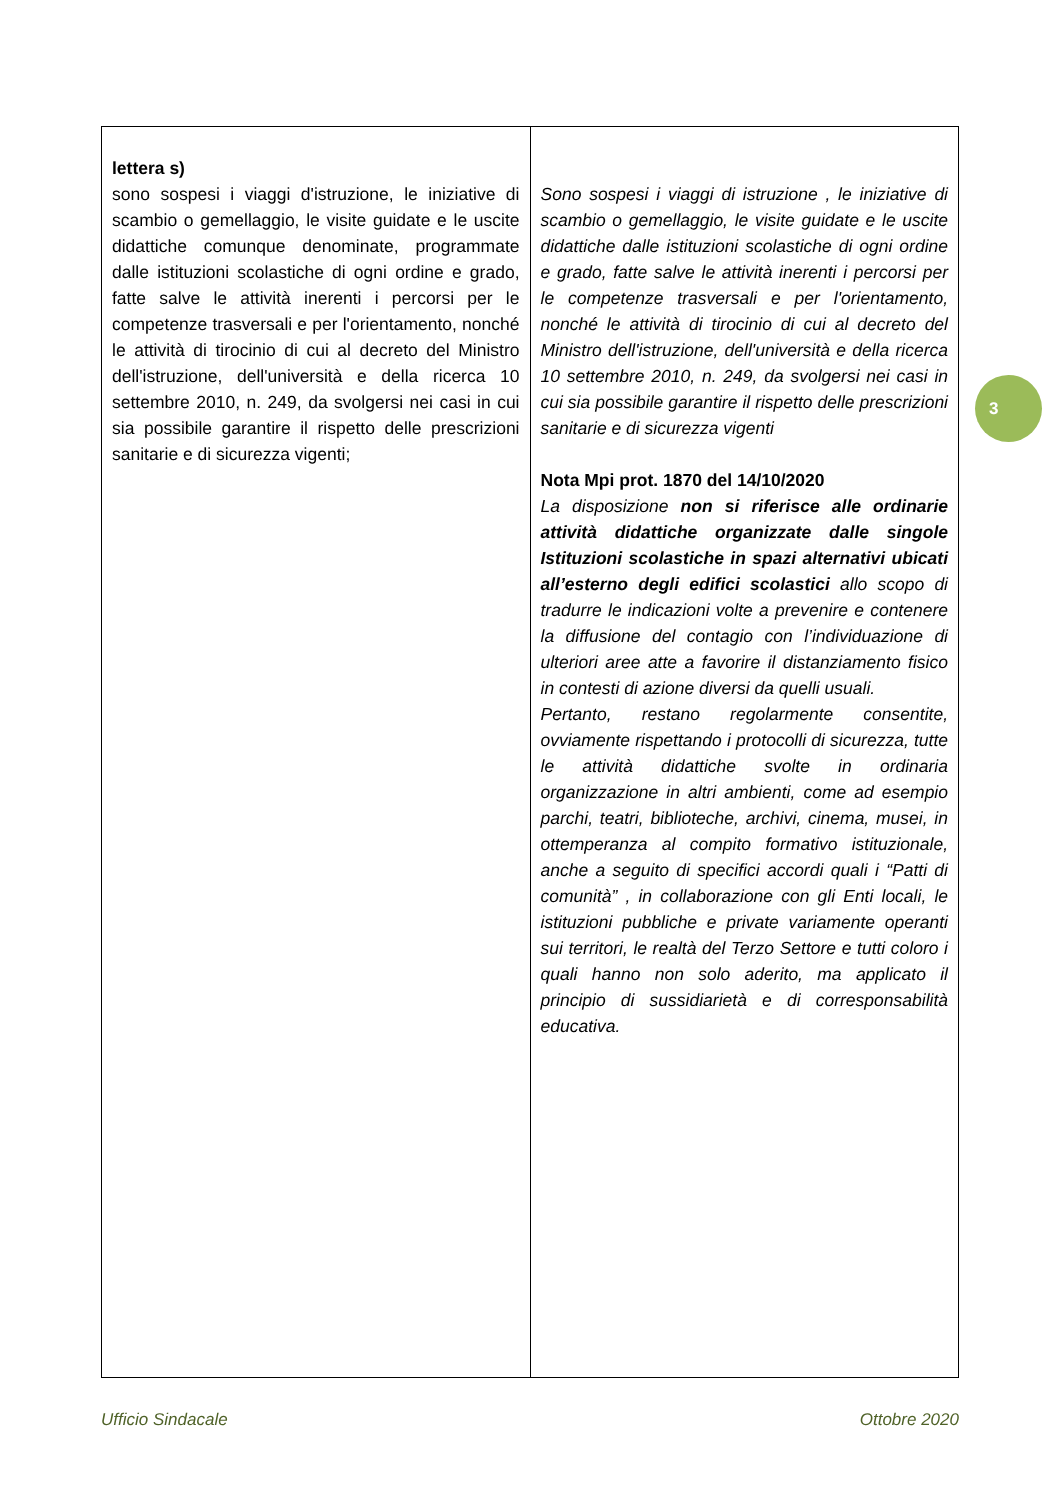| lettera s) sono sospesi i viaggi d'istruzione, le iniziative di scambio o gemellaggio, le visite guidate e le uscite didattiche comunque denominate, programmate dalle istituzioni scolastiche di ogni ordine e grado, fatte salve le attività inerenti i percorsi per le competenze trasversali e per l'orientamento, nonché le attività di tirocinio di cui al decreto del Ministro dell'istruzione, dell'università e della ricerca 10 settembre 2010, n. 249, da svolgersi nei casi in cui sia possibile garantire il rispetto delle prescrizioni sanitarie e di sicurezza vigenti; | Sono sospesi i viaggi di istruzione , le iniziative di scambio o gemellaggio, le visite guidate e le uscite didattiche dalle istituzioni scolastiche di ogni ordine e grado, fatte salve le attività inerenti i percorsi per le competenze trasversali e per l'orientamento, nonché le attività di tirocinio di cui al decreto del Ministro dell'istruzione, dell'università e della ricerca 10 settembre 2010, n. 249, da svolgersi nei casi in cui sia possibile garantire il rispetto delle prescrizioni sanitarie e di sicurezza vigenti Nota Mpi prot. 1870 del 14/10/2020 La disposizione non si riferisce alle ordinarie attività didattiche organizzate dalle singole Istituzioni scolastiche in spazi alternativi ubicati all’esterno degli edifici scolastici allo scopo di tradurre le indicazioni volte a prevenire e contenere la diffusione del contagio con l’individuazione di ulteriori aree atte a favorire il distanziamento fisico in contesti di azione diversi da quelli usuali. Pertanto, restano regolarmente consentite, ovviamente rispettando i protocolli di sicurezza, tutte le attività didattiche svolte in ordinaria organizzazione in altri ambienti, come ad esempio parchi, teatri, biblioteche, archivi, cinema, musei, in ottemperanza al compito formativo istituzionale, anche a seguito di specifici accordi quali i “Patti di comunità” , in collaborazione con gli Enti locali, le istituzioni pubbliche e private variamente operanti sui territori, le realtà del Terzo Settore e tutti coloro i quali hanno non solo aderito, ma applicato il principio di sussidiarietà e di corresponsabilità educativa. |
3
Ufficio Sindacale Ottobre 2020